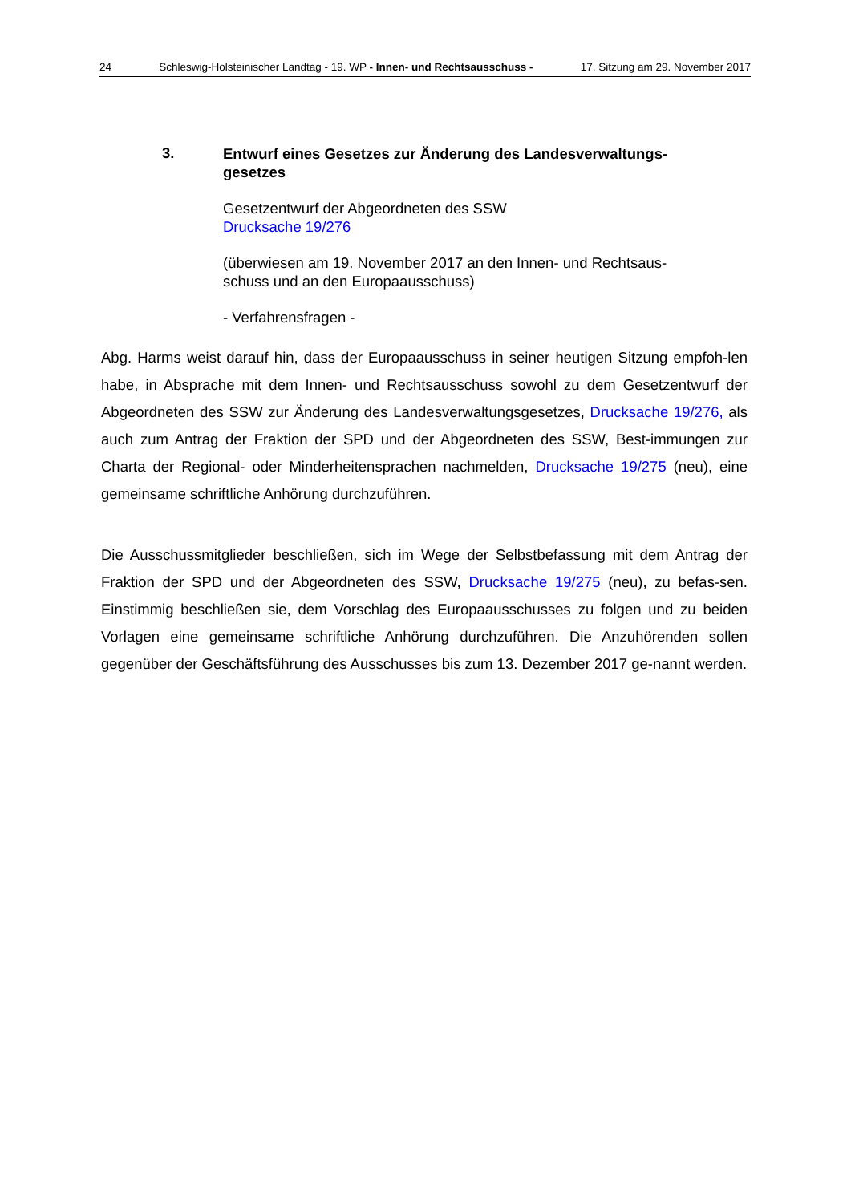24 Schleswig-Holsteinischer Landtag - 19. WP - Innen- und Rechtsausschuss - 17. Sitzung am 29. November 2017
3.
Entwurf eines Gesetzes zur Änderung des Landesverwaltungs-
gesetzes
Gesetzentwurf der Abgeordneten des SSW
Drucksache 19/276
(überwiesen am 19. November 2017 an den Innen- und Rechtsaus-
schuss und an den Europaausschuss)
- Verfahrensfragen -
Abg. Harms weist darauf hin, dass der Europaausschuss in seiner heutigen Sitzung empfoh-len habe, in Absprache mit dem Innen- und Rechtsausschuss sowohl zu dem Gesetzentwurf der Abgeordneten des SSW zur Änderung des Landesverwaltungsgesetzes, Drucksache 19/276, als auch zum Antrag der Fraktion der SPD und der Abgeordneten des SSW, Best-immungen zur Charta der Regional- oder Minderheitensprachen nachmelden, Drucksache 19/275 (neu), eine gemeinsame schriftliche Anhörung durchzuführen.
Die Ausschussmitglieder beschließen, sich im Wege der Selbstbefassung mit dem Antrag der Fraktion der SPD und der Abgeordneten des SSW, Drucksache 19/275 (neu), zu befas-sen. Einstimmig beschließen sie, dem Vorschlag des Europaausschusses zu folgen und zu beiden Vorlagen eine gemeinsame schriftliche Anhörung durchzuführen. Die Anzuhörenden sollen gegenüber der Geschäftsführung des Ausschusses bis zum 13. Dezember 2017 ge-nannt werden.